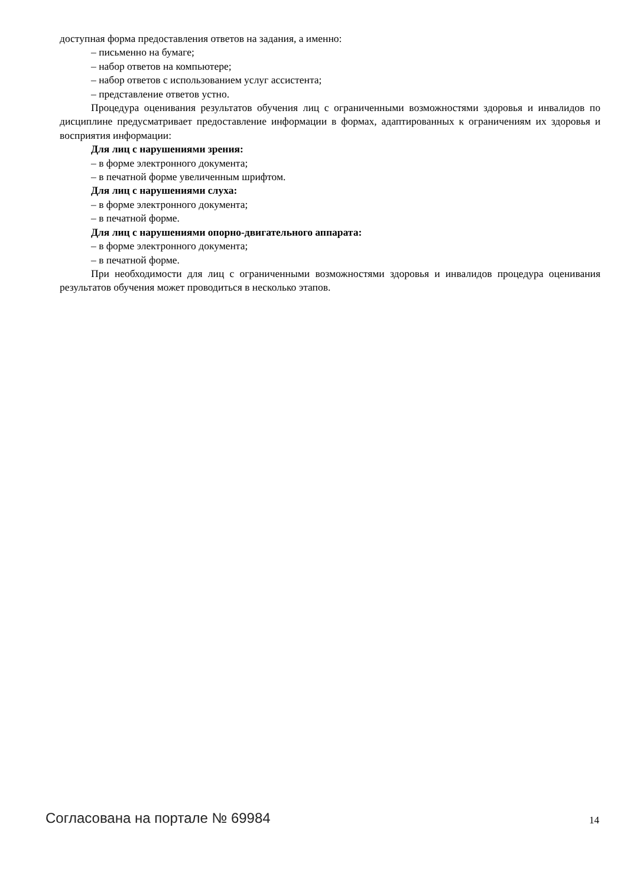доступная форма предоставления ответов на задания, а именно:
– письменно на бумаге;
– набор ответов на компьютере;
– набор ответов с использованием услуг ассистента;
– представление ответов устно.
Процедура оценивания результатов обучения лиц с ограниченными возможностями здоровья и инвалидов по дисциплине предусматривает предоставление информации в формах, адаптированных к ограничениям их здоровья и восприятия информации:
Для лиц с нарушениями зрения:
– в форме электронного документа;
– в печатной форме увеличенным шрифтом.
Для лиц с нарушениями слуха:
– в форме электронного документа;
– в печатной форме.
Для лиц с нарушениями опорно-двигательного аппарата:
– в форме электронного документа;
– в печатной форме.
При необходимости для лиц с ограниченными возможностями здоровья и инвалидов процедура оценивания результатов обучения может проводиться в несколько этапов.
Согласована на портале № 69984 14